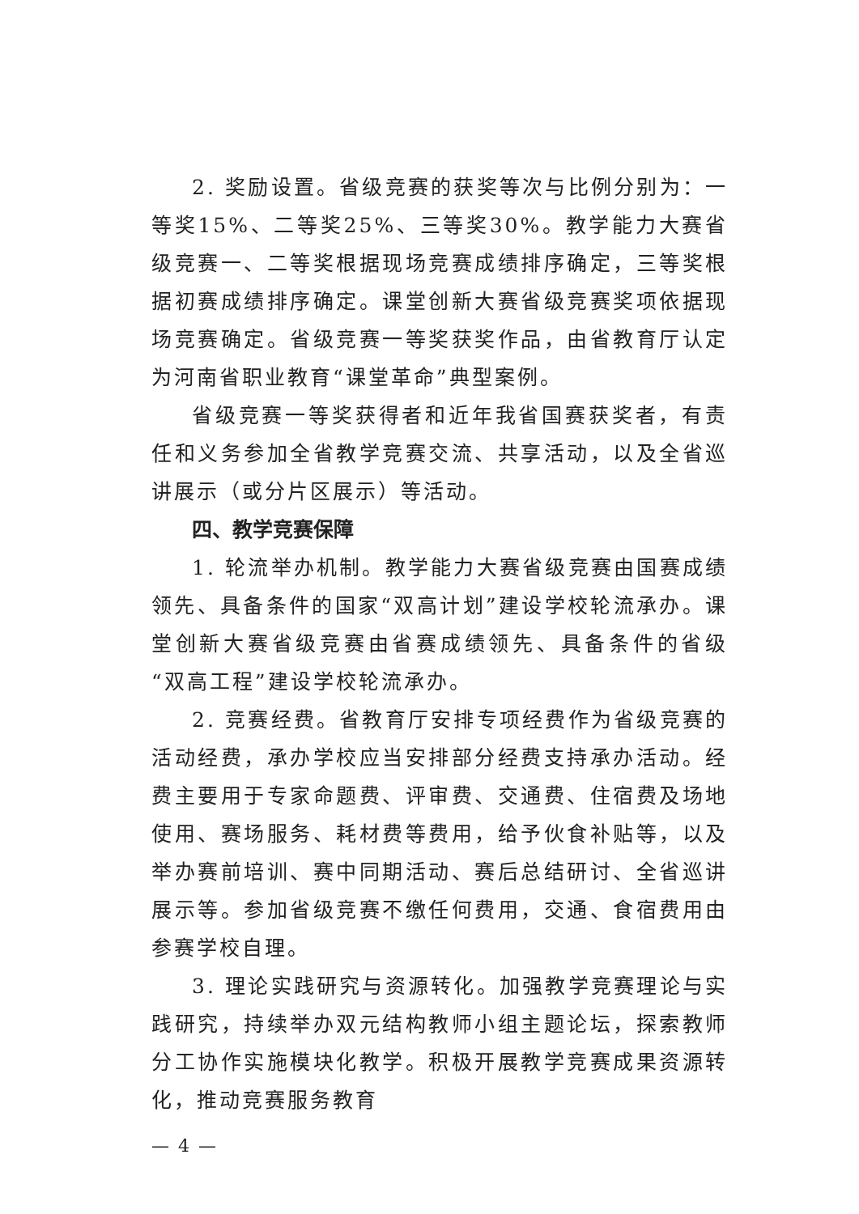2. 奖励设置。省级竞赛的获奖等次与比例分别为：一等奖15%、二等奖25%、三等奖30%。教学能力大赛省级竞赛一、二等奖根据现场竞赛成绩排序确定，三等奖根据初赛成绩排序确定。课堂创新大赛省级竞赛奖项依据现场竞赛确定。省级竞赛一等奖获奖作品，由省教育厅认定为河南省职业教育“课堂革命”典型案例。
省级竞赛一等奖获得者和近年我省国赛获奖者，有责任和义务参加全省教学竞赛交流、共享活动，以及全省巡讲展示（或分片区展示）等活动。
四、教学竞赛保障
1. 轮流举办机制。教学能力大赛省级竞赛由国赛成绩领先、具备条件的国家“双高计划”建设学校轮流承办。课堂创新大赛省级竞赛由省赛成绩领先、具备条件的省级“双高工程”建设学校轮流承办。
2. 竞赛经费。省教育厅安排专项经费作为省级竞赛的活动经费，承办学校应当安排部分经费支持承办活动。经费主要用于专家命题费、评审费、交通费、住宿费及场地使用、赛场服务、耗材费等费用，给予伙食补贴等，以及举办赛前培训、赛中同期活动、赛后总结研讨、全省巡讲展示等。参加省级竞赛不缴任何费用，交通、食宿费用由参赛学校自理。
3. 理论实践研究与资源转化。加强教学竞赛理论与实践研究，持续举办双元结构教师小组主题论坛，探索教师分工协作实施模块化教学。积极开展教学竞赛成果资源转化，推动竞赛服务教育
— 4 —